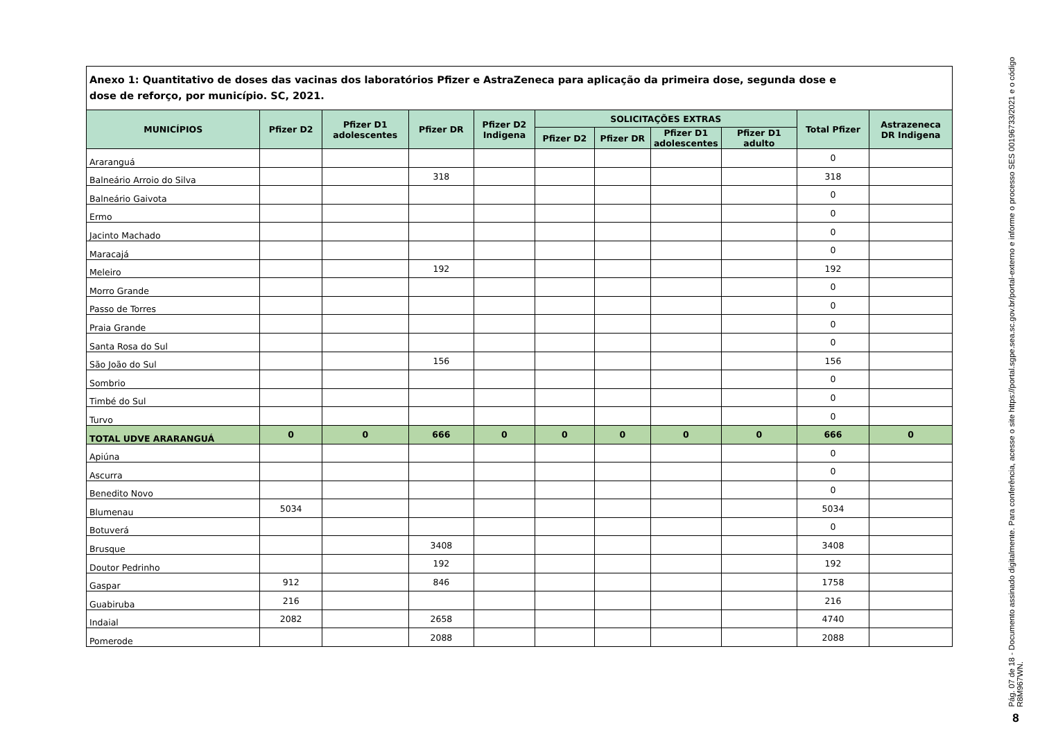| Anexo 1: Quantitativo de doses das vacinas dos laboratórios Pfizer e AstraZeneca para aplicação da primeira dose, segunda dose e dose de reforço, por município. SC, 2021. | | | | | | | | | | |
| MUNICÍPIOS | Pfizer D2 | Pfizer D1 adolescentes | Pfizer DR | Pfizer D2 Indigena | SOLICITAÇÕES EXTRAS | | | | Total Pfizer | Astrazeneca DR Indigena |
| | | | | | Pfizer D2 | Pfizer DR | Pfizer D1 adolescentes | Pfizer D1 adulto | | |
| Araranguá | | | | | | | | | 0 | |
| Balneário Arroio do Silva | | | 318 | | | | | | 318 | |
| Balneário Gaivota | | | | | | | | | 0 | |
| Ermo | | | | | | | | | 0 | |
| Jacinto Machado | | | | | | | | | 0 | |
| Maracajá | | | | | | | | | 0 | |
| Meleiro | | | 192 | | | | | | 192 | |
| Morro Grande | | | | | | | | | 0 | |
| Passo de Torres | | | | | | | | | 0 | |
| Praia Grande | | | | | | | | | 0 | |
| Santa Rosa do Sul | | | | | | | | | 0 | |
| São João do Sul | | | 156 | | | | | | 156 | |
| Sombrio | | | | | | | | | 0 | |
| Timbé do Sul | | | | | | | | | 0 | |
| Turvo | | | | | | | | | 0 | |
| TOTAL UDVE ARARANGUÁ | 0 | 0 | 666 | 0 | 0 | 0 | 0 | 0 | 666 | 0 |
| Apiúna | | | | | | | | | 0 | |
| Ascurra | | | | | | | | | 0 | |
| Benedito Novo | | | | | | | | | 0 | |
| Blumenau | 5034 | | | | | | | | 5034 | |
| Botuverá | | | | | | | | | 0 | |
| Brusque | | | 3408 | | | | | | 3408 | |
| Doutor Pedrinho | | | 192 | | | | | | 192 | |
| Gaspar | 912 | | 846 | | | | | | 1758 | |
| Guabiruba | 216 | | | | | | | | 216 | |
| Indaial | 2082 | | 2658 | | | | | | 4740 | |
| Pomerode | | | 2088 | | | | | | 2088 | |
Pág. 07 de 18 - Documento assinado digitalmente. Para conferência, acesse o site https://portal.sgpe.sea.sc.gov.br/portal-externo e informe o processo SES 00196733/2021 e o código R8M967WN.
8